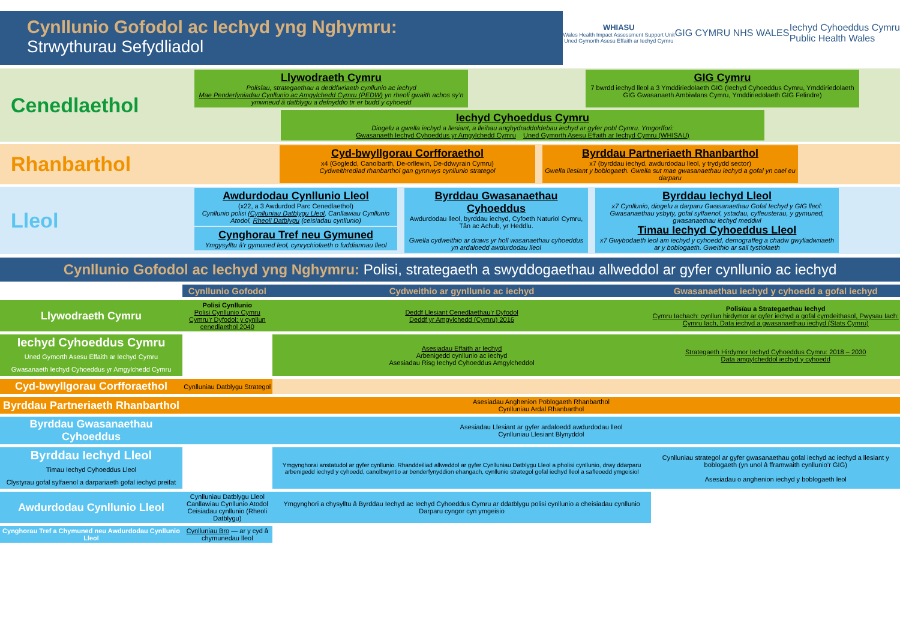Cynllunio Gofodol ac Iechyd yng Nghymru:
Strwythurau Sefydliadol
WHIASU
Wales Health Impact Assessment Support Unit
Uned Gymorth Asesu Effaith ar Iechyd Cymru
GIG CYMRU NHS WALES
Iechyd Cyhoeddus Cymru
Public Health Wales
Cenedlaethol
Llywodraeth Cymru
Polisïau, strategaethau a deddfwriaeth cynllunio ac iechyd
Mae Penderfyniadau Cynllunio ac Amgylchedd Cymru (PEDW) yn rheoli gwaith achos sy’n ymwneud â datblygu a defnyddio tir er budd y cyhoedd
GIG Cymru
7 bwrdd iechyd lleol a 3 Ymddiriedolaeth GIG (Iechyd Cyhoeddus Cymru, Ymddiriedolaeth GIG Gwasanaeth Ambiwlans Cymru, Ymddiriedolaeth GIG Felindre)
Iechyd Cyhoeddus Cymru
Diogelu a gwella iechyd a llesiant, a lleihau anghydraddoldebau iechyd ar gyfer pobl Cymru. Ymgorffori:
Gwasanaeth Iechyd Cyhoeddus yr Amgylchedd Cymru Uned Gymorth Asesu Effaith ar Iechyd Cymru (WHISAU)
Rhanbarthol
Cyd-bwyllgorau Corfforaethol
x4 (Gogledd, Canolbarth, De-orllewin, De-ddwyrain Cymru)
Cydweithrediad rhanbarthol gan gynnwys cynllunio strategol
Byrddau Partneriaeth Rhanbarthol
x7 (byrddau iechyd, awdurdodau lleol, y trydydd sector)
Gwella llesiant y boblogaeth. Gwella sut mae gwasanaethau iechyd a gofal yn cael eu darparu
Lleol
Awdurdodau Cynllunio Lleol
(x22, a 3 Awdurdod Parc Cenedlaethol)
Cynllunio polisi (Cynlluniau Datblygu Lleol, Canllawiau Cynllunio Atodol, Rheoli Datblygu (ceisiadau cynllunio)
Cynghorau Tref neu Gymuned
Ymgysylltu â’r gymuned leol, cynrychiolaeth o fuddiannau lleol
Byrddau Gwasanaethau Cyhoeddus
Awdurdodau lleol, byrddau iechyd, Cyfoeth Naturiol Cymru, Tân ac Achub, yr Heddlu.
Gwella cydweithio ar draws yr holl wasanaethau cyhoeddus yn ardaloedd awdurdodau lleol
Byrddau Iechyd Lleol
x7 Cynllunio, diogelu a darparu Gwasanaethau Gofal Iechyd y GIG lleol: Gwasanaethau ysbyty, gofal sylfaenol, ystadau, cyfleusterau, y gymuned, gwasanaethau iechyd meddwl
Timau Iechyd Cyhoeddus Lleol
x7 Gwybodaeth leol am iechyd y cyhoedd, demograffeg a chadw gwyliadwriaeth ar y boblogaeth. Gweithio ar sail tystiolaeth
Cynllunio Gofodol ac Iechyd yng Nghymru: Polisi, strategaeth a swyddogaethau allweddol ar gyfer cynllunio ac iechyd
| | Cynllunio Gofodol | Cydweithio ar gynllunio ac iechyd | Gwasanaethau iechyd y cyhoedd a gofal iechyd |
| Llywodraeth Cymru | Polisi Cynllunio Polisi Cynllunio Cymru Cymru’r Dyfodol: y cynllun cenedlaethol 2040 | Deddf Llesiant Cenedlaethau’r Dyfodol Deddf yr Amgylchedd (Cymru) 2016 | Polisïau a Strategaethau Iechyd Cymru Iachach: cynllun hirdymor ar gyfer iechyd a gofal cymdeithasol, Pwysau Iach: Cymru Iach, Data iechyd a gwasanaethau iechyd (Stats Cymru) |
| Iechyd Cyhoeddus Cymru Uned Gymorth Asesu Effaith ar Iechyd Cymru Gwasanaeth Iechyd Cyhoeddus yr Amgylchedd Cymru | | Asesiadau Effaith ar Iechyd Arbenigedd cynllunio ac iechyd Asesiadau Risg Iechyd Cyhoeddus Amgylcheddol | Strategaeth Hirdymor Iechyd Cyhoeddus Cymru: 2018 – 2030 Data amgylcheddol iechyd y cyhoedd |
| Cyd-bwyllgorau Corfforaethol | Cynlluniau Datblygu Strategol | | |
| Byrddau Partneriaeth Rhanbarthol | Asesiadau Anghenion Poblogaeth Rhanbarthol Cynlluniau Ardal Rhanbarthol | | |
| Byrddau Gwasanaethau Cyhoeddus | Asesiadau Llesiant ar gyfer ardaloedd awdurdodau lleol Cynlluniau Llesiant Blynyddol | | |
| Byrddau Iechyd Lleol Timau Iechyd Cyhoeddus Lleol Clystyrau gofal sylfaenol a darpariaeth gofal iechyd preifat | | Ymgynghorai anstatudol ar gyfer cynllunio. Rhanddeiliad allweddol ar gyfer Cynlluniau Datblygu Lleol a pholisi cynllunio, drwy ddarparu arbenigedd iechyd y cyhoedd, canolbwyntio ar benderfynyddion ehangach, cynllunio strategol gofal iechyd lleol a safleoedd ymgeisiol | Cynlluniau strategol ar gyfer gwasanaethau gofal iechyd ac iechyd a llesiant y boblogaeth (yn unol â fframwaith cynllunio’r GIG) Asesiadau o anghenion iechyd y boblogaeth leol |
| Awdurdodau Cynllunio Lleol | Cynlluniau Datblygu Lleol Canllawiau Cynllunio Atodol Ceisiadau cynllunio (Rheoli Datblygu) | Ymgynghori a chysylltu â Byrddau Iechyd ac Iechyd Cyhoeddus Cymru ar ddatblygu polisi cynllunio a cheisiadau cynllunio Darparu cyngor cyn ymgeisio | |
| Cynghorau Tref a Chymuned neu Awdurdodau Cynllunio Lleol | Cynlluniau Bro — ar y cyd â chymunedau lleol | | |